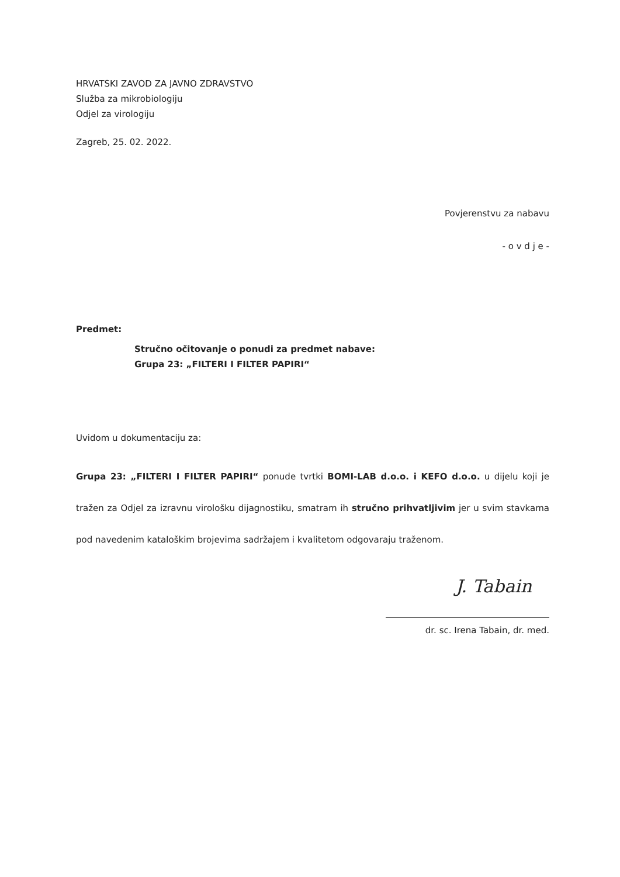HRVATSKI ZAVOD ZA JAVNO ZDRAVSTVO
Služba za mikrobiologiju
Odjel za virologiju
Zagreb, 25. 02. 2022.
Povjerenstvu za nabavu
- o v d j e -
Predmet:
Stručno očitovanje o ponudi za predmet nabave:
Grupa 23: „FILTERI I FILTER PAPIRI“
Uvidom u dokumentaciju za:
Grupa 23: „FILTERI I FILTER PAPIRI“ ponude tvrtki BOMI-LAB d.o.o. i KEFO d.o.o. u dijelu koji je tražen za Odjel za izravnu virološku dijagnostiku, smatram ih stručno prihvatljivim jer u svim stavkama pod navedenim kataloškim brojevima sadržajem i kvalitetom odgovaraju traženom.
J. Tabain
dr. sc. Irena Tabain, dr. med.